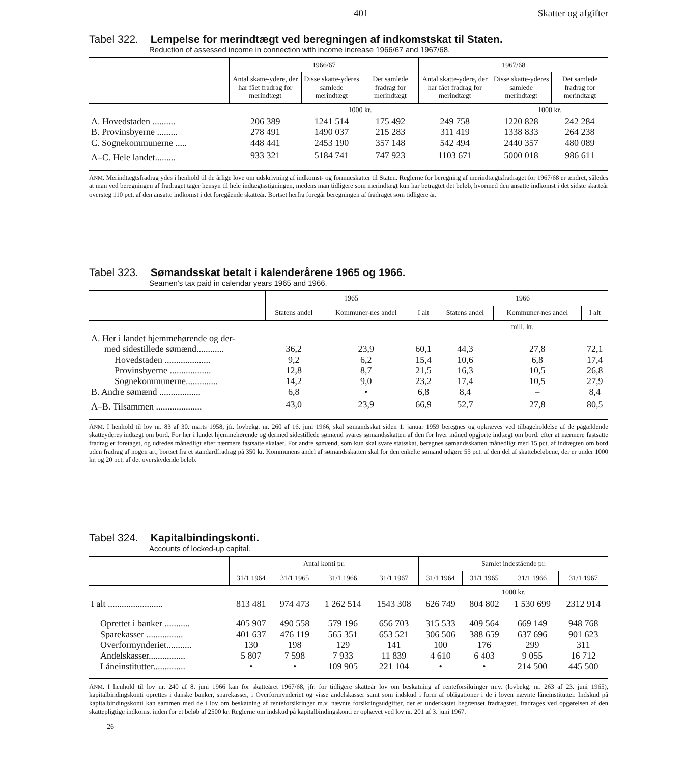401 Skatter og afgifter
Tabel 322. Lempelse for merindtægt ved beregningen af indkomstskat til Staten.
Reduction of assessed income in connection with income increase 1966/67 and 1967/68.
| | 1966/67 | | | 1967/68 | | |
| --- | --- | --- | --- | --- | --- | --- |
| | Antal skatte-ydere, der har fået fradrag for merindtægt | Disse skatte-yderes samlede merindtægt | Det samlede fradrag for merindtægt | Antal skatte-ydere, der har fået fradrag for merindtægt | Disse skatte-yderes samlede merindtægt | Det samlede fradrag for merindtægt |
| | | 1000 kr. | | | 1000 kr. | |
| A. Hovedstaden .......... | 206 389 | 1241 514 | 175 492 | 249 758 | 1220 828 | 242 284 |
| B. Provinsbyerne ......... | 278 491 | 1490 037 | 215 283 | 311 419 | 1338 833 | 264 238 |
| C. Sognekommunerne ..... | 448 441 | 2453 190 | 357 148 | 542 494 | 2440 357 | 480 089 |
| A–C. Hele landet......... | 933 321 | 5184 741 | 747 923 | 1103 671 | 5000 018 | 986 611 |
ANM. Merindtægtsfradrag ydes i henhold til de årlige love om udskrivning af indkomst- og formueskatter til Staten. Reglerne for beregning af merindtægtsfradraget for 1967/68 er ændret, således at man ved beregningen af fradraget tager hensyn til hele indtægtsstigningen, medens man tidligere som merindtægt kun har betragtet det beløb, hvormed den ansatte indkomst i det sidste skatteår oversteg 110 pct. af den ansatte indkomst i det foregående skatteår. Bortset herfra foregår beregningen af fradraget som tidligere år.
Tabel 323. Sømandsskat betalt i kalenderårene 1965 og 1966.
Seamen's tax paid in calendar years 1965 and 1966.
| | 1965 | | | 1966 | | |
| --- | --- | --- | --- | --- | --- | --- |
| | Statens andel | Kommuner-nes andel | I alt | Statens andel | Kommuner-nes andel | I alt |
| | | | | mill. kr. | | |
| A. Her i landet hjemmehørende og der- | | | | | | |
| med sidestillede sømænd............ | 36,2 | 23,9 | 60,1 | 44,3 | 27,8 | 72,1 |
| Hovedstaden .................... | 9,2 | 6,2 | 15,4 | 10,6 | 6,8 | 17,4 |
| Provinsbyerne .................. | 12,8 | 8,7 | 21,5 | 16,3 | 10,5 | 26,8 |
| Sognekommunerne.............. | 14,2 | 9,0 | 23,2 | 17,4 | 10,5 | 27,9 |
| B. Andre sømænd .................. | 6,8 | • | 6,8 | 8,4 | – | 8,4 |
| A–B. Tilsammen .................... | 43,0 | 23,9 | 66,9 | 52,7 | 27,8 | 80,5 |
ANM. I henhold til lov nr. 83 af 30. marts 1958, jfr. lovbekg. nr. 260 af 16. juni 1966, skal sømandsskat siden 1. januar 1959 beregnes og opkræves ved tilbageholdelse af de pågældende skatteyderes indtægt om bord. For her i landet hjemmehørende og dermed sidestillede sømænd svares sømandsskatten af den for hver måned opgjorte indtægt om bord, efter at nærmere fastsatte fradrag er foretaget, og udredes månedligt efter nærmere fastsatte skalaer. For andre sømænd, som kun skal svare statsskat, beregnes sømandsskatten månedligt med 15 pct. af indtægten om bord uden fradrag af nogen art, bortset fra et standardfradrag på 350 kr. Kommunens andel af sømandsskatten skal for den enkelte sømand udgøre 55 pct. af den del af skattebeløbene, der er under 1000 kr. og 20 pct. af det overskydende beløb.
Tabel 324. Kapitalbindingskonti.
Accounts of locked-up capital.
| | Antal konti pr. | | | | Samlet indestående pr. | | | |
| --- | --- | --- | --- | --- | --- | --- | --- | --- |
| | 31/1 1964 | 31/1 1965 | 31/1 1966 | 31/1 1967 | 31/1 1964 | 31/1 1965 | 31/1 1966 | 31/1 1967 |
| | | | | | 1000 kr. | | | |
| I alt ........................ | 813 481 | 974 473 | 1 262 514 | 1543 308 | 626 749 | 804 802 | 1 530 699 | 2312 914 |
| Oprettet i banker ........... | 405 907 | 490 558 | 579 196 | 656 703 | 315 533 | 409 564 | 669 149 | 948 768 |
| Sparekasser ................ | 401 637 | 476 119 | 565 351 | 653 521 | 306 506 | 388 659 | 637 696 | 901 623 |
| Overformynderiet........... | 130 | 198 | 129 | 141 | 100 | 176 | 299 | 311 |
| Andelskasser................ | 5 807 | 7 598 | 7 933 | 11 839 | 4 610 | 6 403 | 9 055 | 16 712 |
| Låneinstitutter.............. | • | • | 109 905 | 221 104 | • | • | 214 500 | 445 500 |
ANM. I henhold til lov nr. 240 af 8. juni 1966 kan for skatteåret 1967/68, jfr. for tidligere skatteår lov om beskatning af renteforsikringer m.v. (lovbekg. nr. 263 af 23. juni 1965), kapitalbindingskonti oprettes i danske banker, sparekasser, i Overformynderiet og visse andelskasser samt som indskud i form af obligationer i de i loven nævnte låneinstitutter. Indskud på kapitalbindingskonti kan sammen med de i lov om beskatning af renteforsikringer m.v. nævnte forsikringsudgifter, der er underkastet begrænset fradragsret, fradrages ved opgørelsen af den skattepligtige indkomst inden for et beløb af 2500 kr. Reglerne om indskud på kapitalbindingskonti er ophævet ved lov nr. 201 af 3. juni 1967.
26